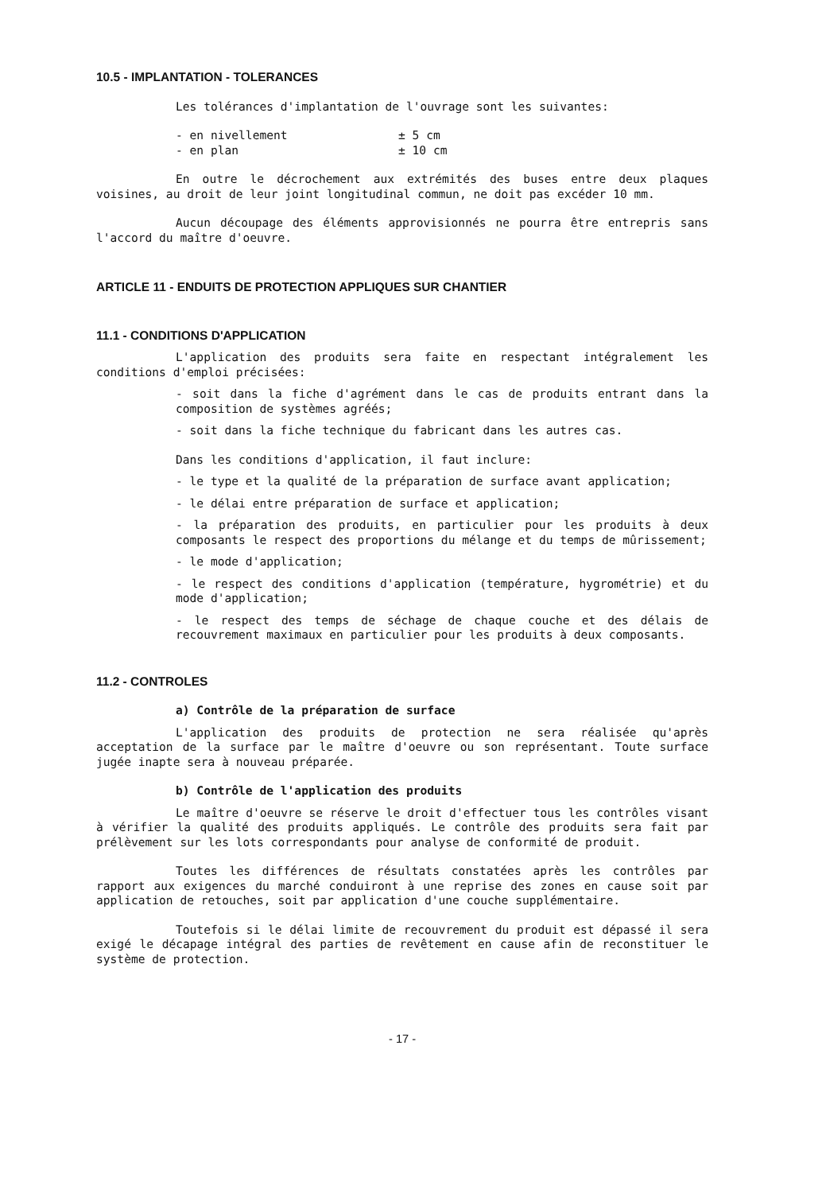10.5 - IMPLANTATION - TOLERANCES
Les tolérances d'implantation de l'ouvrage sont les suivantes:
| - en nivellement | ± 5 cm |
| - en plan | ± 10 cm |
En outre le décrochement aux extrémités des buses entre deux plaques voisines, au droit de leur joint longitudinal commun, ne doit pas excéder 10 mm.
Aucun découpage des éléments approvisionnés ne pourra être entrepris sans l'accord du maître d'oeuvre.
ARTICLE 11 - ENDUITS DE PROTECTION APPLIQUES SUR CHANTIER
11.1 - CONDITIONS D'APPLICATION
L'application des produits sera faite en respectant intégralement les conditions d'emploi précisées:
- soit dans la fiche d'agrément dans le cas de produits entrant dans la composition de systèmes agréés;
- soit dans la fiche technique du fabricant dans les autres cas.
Dans les conditions d'application, il faut inclure:
- le type et la qualité de la préparation de surface avant application;
- le délai entre préparation de surface et application;
- la préparation des produits, en particulier pour les produits à deux composants le respect des proportions du mélange et du temps de mûrissement;
- le mode d'application;
- le respect des conditions d'application (température, hygrométrie) et du mode d'application;
- le respect des temps de séchage de chaque couche et des délais de recouvrement maximaux en particulier pour les produits à deux composants.
11.2 - CONTROLES
a) Contrôle de la préparation de surface
L'application des produits de protection ne sera réalisée qu'après acceptation de la surface par le maître d'oeuvre ou son représentant. Toute surface jugée inapte sera à nouveau préparée.
b) Contrôle de l'application des produits
Le maître d'oeuvre se réserve le droit d'effectuer tous les contrôles visant à vérifier la qualité des produits appliqués. Le contrôle des produits sera fait par prélèvement sur les lots correspondants pour analyse de conformité de produit.
Toutes les différences de résultats constatées après les contrôles par rapport aux exigences du marché conduiront à une reprise des zones en cause soit par application de retouches, soit par application d'une couche supplémentaire.
Toutefois si le délai limite de recouvrement du produit est dépassé il sera exigé le décapage intégral des parties de revêtement en cause afin de reconstituer le système de protection.
- 17 -